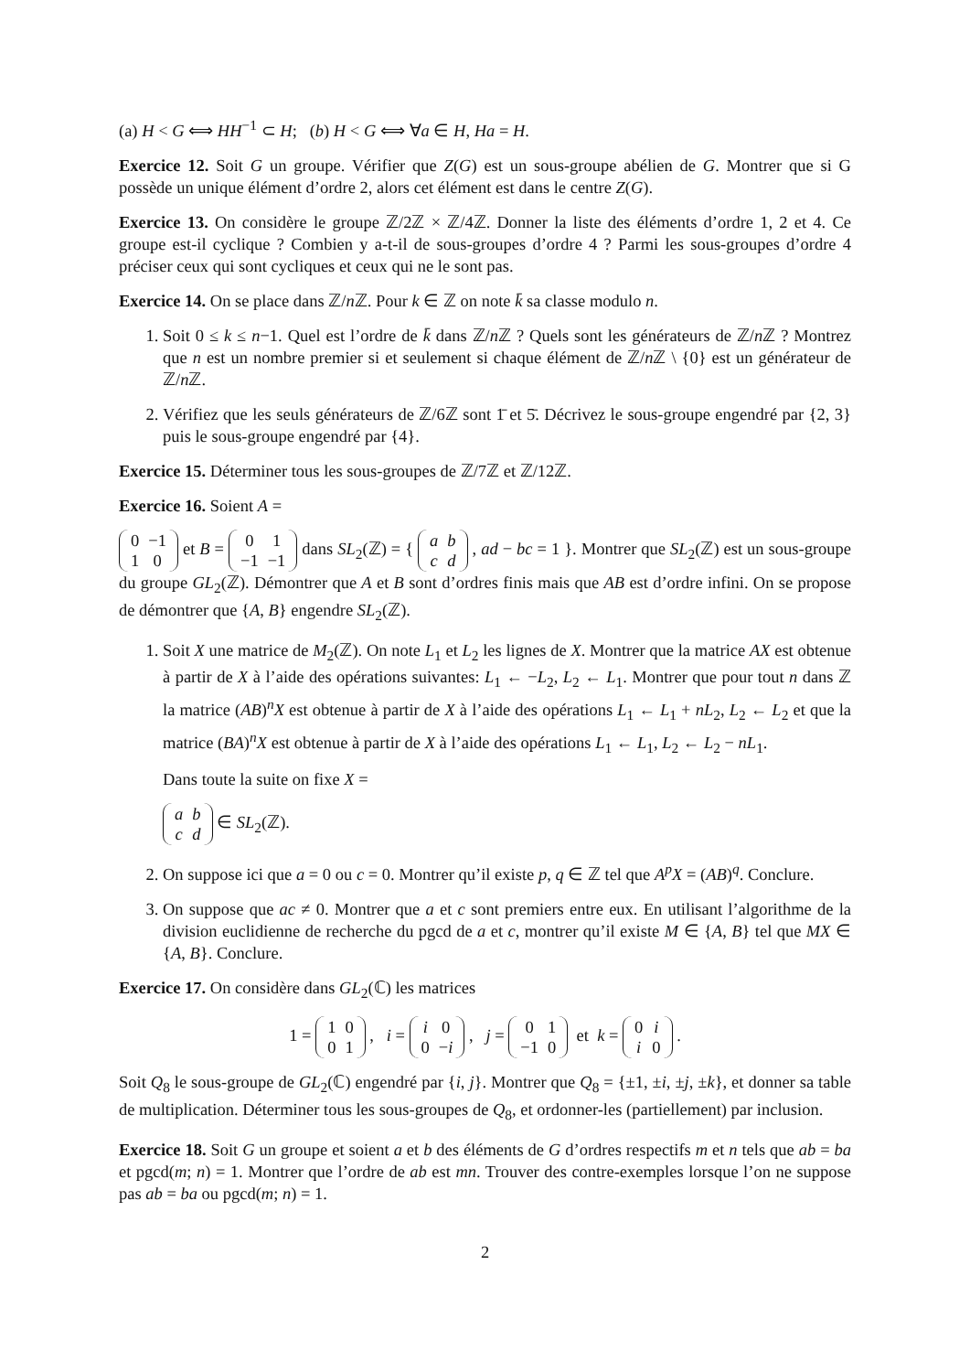(a) H < G ⟺ HH<sup>−1</sup> ⊂ H; (b) H < G ⟺ ∀a ∈ H, Ha = H.
Exercice 12. Soit G un groupe. Vérifier que Z(G) est un sous-groupe abélien de G. Montrer que si G possède un unique élément d’ordre 2, alors cet élément est dans le centre Z(G).
Exercice 13. On considère le groupe ℤ/2ℤ × ℤ/4ℤ. Donner la liste des éléments d’ordre 1, 2 et 4. Ce groupe est-il cyclique ? Combien y a-t-il de sous-groupes d’ordre 4 ? Parmi les sous-groupes d’ordre 4 préciser ceux qui sont cycliques et ceux qui ne le sont pas.
Exercice 14. On se place dans ℤ/n ℤ. Pour k ∈ ℤ on note k̄ sa classe modulo n.
1. Soit 0 ≤ k ≤ n−1. Quel est l’ordre de k̄ dans ℤ/n ℤ ? Quels sont les générateurs de ℤ/n ℤ ? Montrez que n est un nombre premier si et seulement si chaque élément de ℤ/n ℤ \ {0} est un générateur de ℤ/n ℤ.
2. Vérifiez que les seuls générateurs de ℤ/6ℤ sont 1̄ et 5̄. Décrivez le sous-groupe engendré par {2, 3} puis le sous-groupe engendré par {4}.
Exercice 15. Déterminer tous les sous-groupes de ℤ/7ℤ et ℤ/12ℤ.
Exercice 16. Soient A =
| 0 | −1 |
| 1 | 0 |
et B =
| 0 | 1 |
| −1 | −1 |
dans SL<sub>2</sub>(ℤ) = {
| a | b |
| c | d |
, ad − bc = 1 }. Montrer que SL<sub>2</sub>(ℤ) est un sous-groupe du groupe GL<sub>2</sub>(ℤ). Démontrer que A et B sont d’ordres finis mais que AB est d’ordre infini. On se propose de démontrer que {A, B} engendre SL<sub>2</sub>(ℤ).
1. Soit X une matrice de M<sub>2</sub>(ℤ). On note L<sub>1</sub> et L<sub>2</sub> les lignes de X. Montrer que la matrice AX est obtenue à partir de X à l’aide des opérations suivantes: L<sub>1</sub> ← −L<sub>2</sub>, L<sub>2</sub> ← L<sub>1</sub>. Montrer que pour tout n dans ℤ la matrice (AB)<sup>n</sup>X est obtenue à partir de X à l’aide des opérations L<sub>1</sub> ← L<sub>1</sub> + nL<sub>2</sub>, L<sub>2</sub> ← L<sub>2</sub> et que la matrice (BA)<sup>n</sup>X est obtenue à partir de X à l’aide des opérations L<sub>1</sub> ← L<sub>1</sub>, L<sub>2</sub> ← L<sub>2</sub> − nL<sub>1</sub>.
Dans toute la suite on fixe X =
| a | b |
| c | d |
∈ SL<sub>2</sub>(ℤ).
2. On suppose ici que a = 0 ou c = 0. Montrer qu’il existe p, q ∈ ℤ tel que A<sup>p</sup>X = (AB)<sup>q</sup>. Conclure.
3. On suppose que ac ≠ 0. Montrer que a et c sont premiers entre eux. En utilisant l’algorithme de la division euclidienne de recherche du pgcd de a et c, montrer qu’il existe M ∈ {A, B} tel que MX ∈ {A, B}. Conclure.
Exercice 17. On considère dans GL<sub>2</sub>(ℂ) les matrices
1 =
| 1 | 0 |
| 0 | 1 |
, i =
| i | 0 |
| 0 | − i |
, j =
| 0 | 1 |
| −1 | 0 |
et k =
| 0 | i |
| i | 0 |
.
Soit Q<sub>8</sub> le sous-groupe de GL<sub>2</sub>(ℂ) engendré par {i, j}. Montrer que Q<sub>8</sub> = {±1, ±i, ±j, ±k}, et donner sa table de multiplication. Déterminer tous les sous-groupes de Q<sub>8</sub>, et ordonner-les (partiellement) par inclusion.
Exercice 18. Soit G un groupe et soient a et b des éléments de G d’ordres respectifs m et n tels que ab = ba et pgcd(m; n) = 1. Montrer que l’ordre de ab est mn. Trouver des contre-exemples lorsque l’on ne suppose pas ab = ba ou pgcd(m; n) = 1.
2